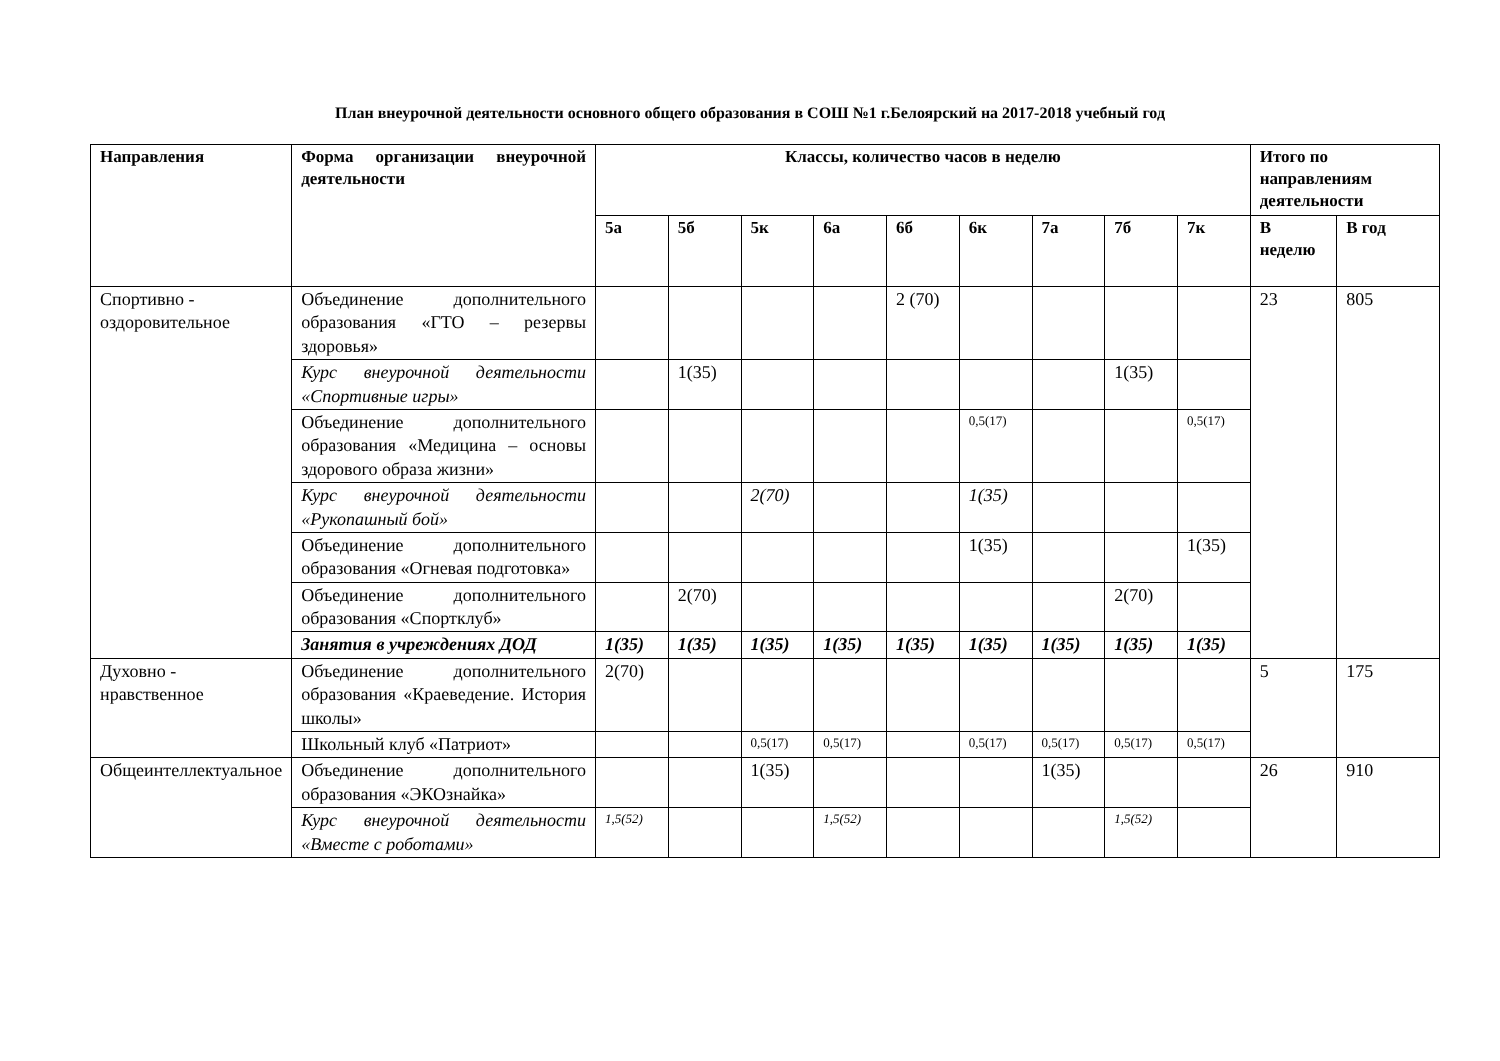План внеурочной деятельности основного общего образования в СОШ №1 г.Белоярский на 2017-2018 учебный год
| Направления | Форма организации внеурочной деятельности | Классы, количество часов в неделю | | | | | | | | | Итого по направлениям деятельности | |
| --- | --- | --- | --- | --- | --- | --- | --- | --- | --- | --- | --- | --- |
| | | 5а | 5б | 5к | 6а | 6б | 6к | 7а | 7б | 7к | В неделю | В год |
| Спортивно - оздоровительное | Объединение дополнительного образования «ГТО – резервы здоровья» | | | | | 2 (70) | | | | | 23 | 805 |
| | Курс внеурочной деятельности «Спортивные игры» | | 1(35) | | | | | | 1(35) | | | |
| | Объединение дополнительного образования «Медицина – основы здорового образа жизни» | | | | | | 0,5(17) | | | 0,5(17) | | |
| | Курс внеурочной деятельности «Рукопашный бой» | | | 2(70) | | | 1(35) | | | | | |
| | Объединение дополнительного образования «Огневая подготовка» | | | | | | 1(35) | | | 1(35) | | |
| | Объединение дополнительного образования «Спортклуб» | | 2(70) | | | | | | 2(70) | | | |
| | Занятия в учреждениях ДОД | 1(35) | 1(35) | 1(35) | 1(35) | 1(35) | 1(35) | 1(35) | 1(35) | 1(35) | | |
| Духовно - нравственное | Объединение дополнительного образования «Краеведение. История школы» | 2(70) | | | | | | | | | 5 | 175 |
| | Школьный клуб «Патриот» | | | 0,5(17) | 0,5(17) | | 0,5(17) | 0,5(17) | 0,5(17) | 0,5(17) | | |
| Общеинтеллектуальное | Объединение дополнительного образования «ЭКОзнайка» | | | 1(35) | | | | 1(35) | | | 26 | 910 |
| | Курс внеурочной деятельности «Вместе с роботами» | 1,5(52) | | | 1,5(52) | | | | 1,5(52) | | | |